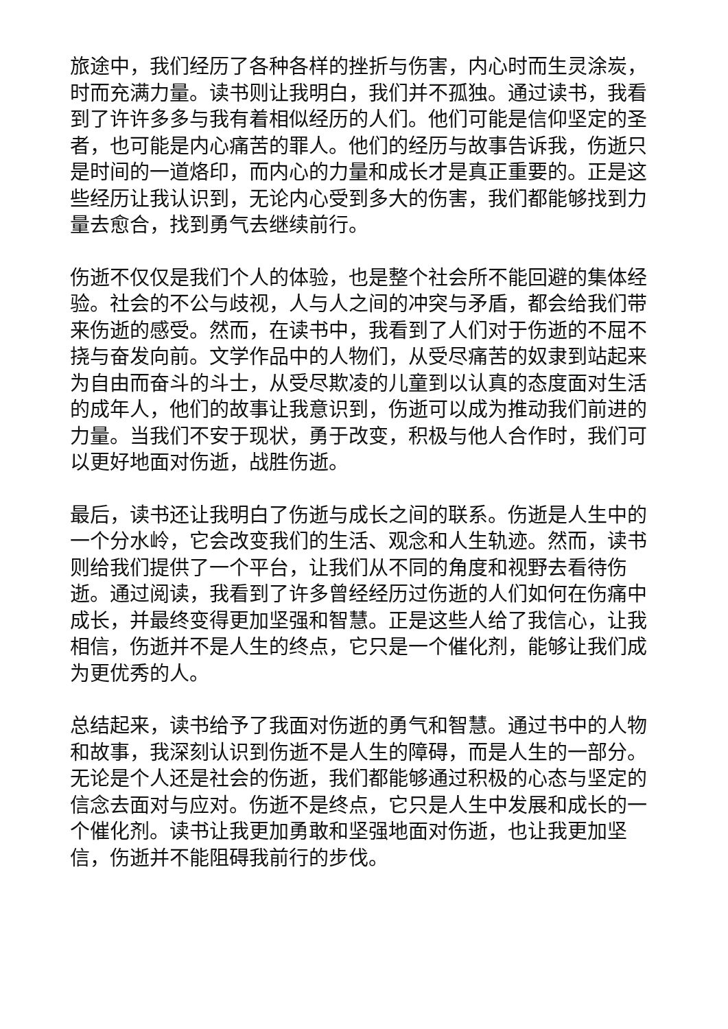旅途中，我们经历了各种各样的挫折与伤害，内心时而生灵涂炭，时而充满力量。读书则让我明白，我们并不孤独。通过读书，我看到了许许多多与我有着相似经历的人们。他们可能是信仰坚定的圣者，也可能是内心痛苦的罪人。他们的经历与故事告诉我，伤逝只是时间的一道烙印，而内心的力量和成长才是真正重要的。正是这些经历让我认识到，无论内心受到多大的伤害，我们都能够找到力量去愈合，找到勇气去继续前行。
伤逝不仅仅是我们个人的体验，也是整个社会所不能回避的集体经验。社会的不公与歧视，人与人之间的冲突与矛盾，都会给我们带来伤逝的感受。然而，在读书中，我看到了人们对于伤逝的不屈不挠与奋发向前。文学作品中的人物们，从受尽痛苦的奴隶到站起来为自由而奋斗的斗士，从受尽欺凌的儿童到以认真的态度面对生活的成年人，他们的故事让我意识到，伤逝可以成为推动我们前进的力量。当我们不安于现状，勇于改变，积极与他人合作时，我们可以更好地面对伤逝，战胜伤逝。
最后，读书还让我明白了伤逝与成长之间的联系。伤逝是人生中的一个分水岭，它会改变我们的生活、观念和人生轨迹。然而，读书则给我们提供了一个平台，让我们从不同的角度和视野去看待伤逝。通过阅读，我看到了许多曾经经历过伤逝的人们如何在伤痛中成长，并最终变得更加坚强和智慧。正是这些人给了我信心，让我相信，伤逝并不是人生的终点，它只是一个催化剂，能够让我们成为更优秀的人。
总结起来，读书给予了我面对伤逝的勇气和智慧。通过书中的人物和故事，我深刻认识到伤逝不是人生的障碍，而是人生的一部分。无论是个人还是社会的伤逝，我们都能够通过积极的心态与坚定的信念去面对与应对。伤逝不是终点，它只是人生中发展和成长的一个催化剂。读书让我更加勇敢和坚强地面对伤逝，也让我更加坚信，伤逝并不能阻碍我前行的步伐。